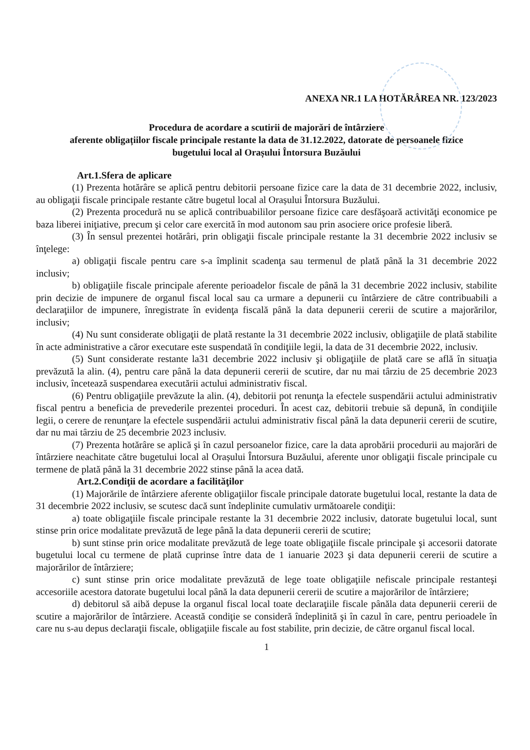ANEXA NR.1 LA HOTĂRÂREA NR. 123/2023
Procedura de acordare a scutirii de majorări de întârziere
aferente obligațiilor fiscale principale restante la data de 31.12.2022, datorate de persoanele fizice
bugetului local al Orașului Întorsura Buzăului
Art.1.Sfera de aplicare
(1) Prezenta hotărâre se aplică pentru debitorii persoane fizice care la data de 31 decembrie 2022, inclusiv, au obligaţii fiscale principale restante către bugetul local al Orașului Întorsura Buzăului.
(2) Prezenta procedură nu se aplică contribuabililor persoane fizice care desfăşoară activităţi economice pe baza liberei iniţiative, precum şi celor care exercită în mod autonom sau prin asociere orice profesie liberă.
(3) În sensul prezentei hotărâri, prin obligaţii fiscale principale restante la 31 decembrie 2022 inclusiv se înţelege:
a) obligaţii fiscale pentru care s-a împlinit scadenţa sau termenul de plată până la 31 decembrie 2022 inclusiv;
b) obligaţiile fiscale principale aferente perioadelor fiscale de până la 31 decembrie 2022 inclusiv, stabilite prin decizie de impunere de organul fiscal local sau ca urmare a depunerii cu întârziere de către contribuabili a declaraţiilor de impunere, înregistrate în evidenţa fiscală până la data depunerii cererii de scutire a majorărilor, inclusiv;
(4) Nu sunt considerate obligaţii de plată restante la 31 decembrie 2022 inclusiv, obligaţiile de plată stabilite în acte administrative a căror executare este suspendată în condiţiile legii, la data de 31 decembrie 2022, inclusiv.
(5) Sunt considerate restante la31 decembrie 2022 inclusiv şi obligaţiile de plată care se află în situaţia prevăzută la alin. (4), pentru care până la data depunerii cererii de scutire, dar nu mai târziu de 25 decembrie 2023 inclusiv, încetează suspendarea executării actului administrativ fiscal.
(6) Pentru obligaţiile prevăzute la alin. (4), debitorii pot renunţa la efectele suspendării actului administrativ fiscal pentru a beneficia de prevederile prezentei proceduri. În acest caz, debitorii trebuie să depună, în condiţiile legii, o cerere de renunţare la efectele suspendării actului administrativ fiscal până la data depunerii cererii de scutire, dar nu mai târziu de 25 decembrie 2023 inclusiv.
(7) Prezenta hotărâre se aplică şi în cazul persoanelor fizice, care la data aprobării procedurii au majorări de întârziere neachitate către bugetului local al Orașului Întorsura Buzăului, aferente unor obligaţii fiscale principale cu termene de plată până la 31 decembrie 2022 stinse până la acea dată.
Art.2.Condiţii de acordare a facilităţilor
(1) Majorările de întârziere aferente obligaţiilor fiscale principale datorate bugetului local, restante la data de 31 decembrie 2022 inclusiv, se scutesc dacă sunt îndeplinite cumulativ următoarele condiţii:
a) toate obligaţiile fiscale principale restante la 31 decembrie 2022 inclusiv, datorate bugetului local, sunt stinse prin orice modalitate prevăzută de lege până la data depunerii cererii de scutire;
b) sunt stinse prin orice modalitate prevăzută de lege toate obligaţiile fiscale principale şi accesorii datorate bugetului local cu termene de plată cuprinse între data de 1 ianuarie 2023 şi data depunerii cererii de scutire a majorărilor de întârziere;
c) sunt stinse prin orice modalitate prevăzută de lege toate obligaţiile nefiscale principale restanteşi accesoriile acestora datorate bugetului local până la data depunerii cererii de scutire a majorărilor de întârziere;
d) debitorul să aibă depuse la organul fiscal local toate declaraţiile fiscale pânăla data depunerii cererii de scutire a majorărilor de întârziere. Această condiţie se consideră îndeplinită şi în cazul în care, pentru perioadele în care nu s-au depus declaraţii fiscale, obligaţiile fiscale au fost stabilite, prin decizie, de către organul fiscal local.
1